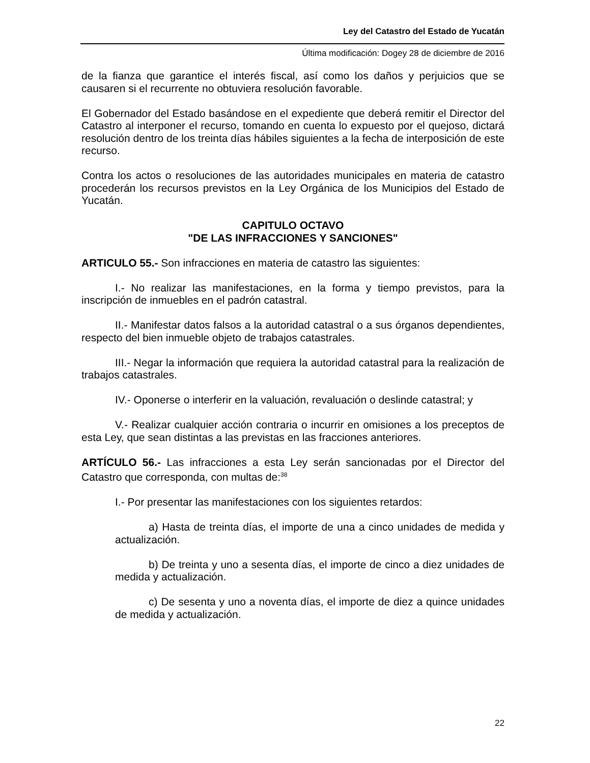Ley del Catastro del Estado de Yucatán
Última modificación: Dogey 28 de diciembre de 2016
de la fianza que garantice el interés fiscal, así como los daños y perjuicios que se causaren si el recurrente no obtuviera resolución favorable.
El Gobernador del Estado basándose en el expediente que deberá remitir el Director del Catastro al interponer el recurso, tomando en cuenta lo expuesto por el quejoso, dictará resolución dentro de los treinta días hábiles siguientes a la fecha de interposición de este recurso.
Contra los actos o resoluciones de las autoridades municipales en materia de catastro procederán los recursos previstos en la Ley Orgánica de los Municipios del Estado de Yucatán.
CAPITULO OCTAVO
"DE LAS INFRACCIONES Y SANCIONES"
ARTICULO 55.- Son infracciones en materia de catastro las siguientes:
I.- No realizar las manifestaciones, en la forma y tiempo previstos, para la inscripción de inmuebles en el padrón catastral.
II.- Manifestar datos falsos a la autoridad catastral o a sus órganos dependientes, respecto del bien inmueble objeto de trabajos catastrales.
III.- Negar la información que requiera la autoridad catastral para la realización de trabajos catastrales.
IV.- Oponerse o interferir en la valuación, revaluación o deslinde catastral; y
V.- Realizar cualquier acción contraria o incurrir en omisiones a los preceptos de esta Ley, que sean distintas a las previstas en las fracciones anteriores.
ARTÍCULO 56.- Las infracciones a esta Ley serán sancionadas por el Director del Catastro que corresponda, con multas de:<sup>38</sup>
I.- Por presentar las manifestaciones con los siguientes retardos:
a) Hasta de treinta días, el importe de una a cinco unidades de medida y actualización.
b) De treinta y uno a sesenta días, el importe de cinco a diez unidades de medida y actualización.
c) De sesenta y uno a noventa días, el importe de diez a quince unidades de medida y actualización.
22